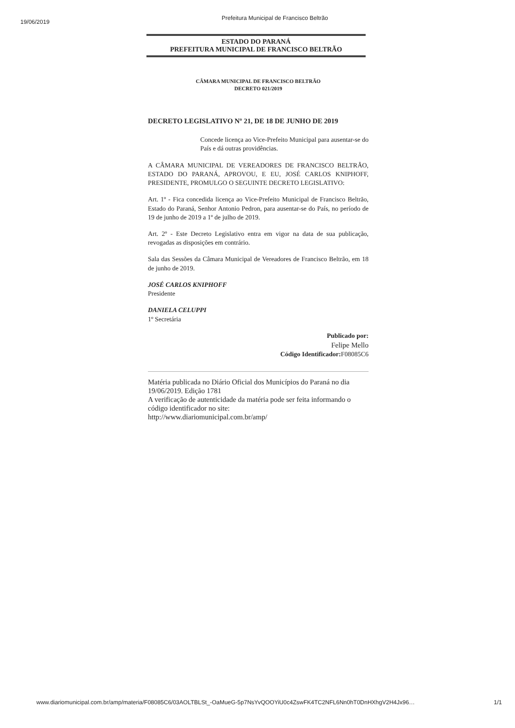19/06/2019
Prefeitura Municipal de Francisco Beltrão
ESTADO DO PARANÁ
PREFEITURA MUNICIPAL DE FRANCISCO BELTRÃO
CÂMARA MUNICIPAL DE FRANCISCO BELTRÃO
DECRETO 021/2019
DECRETO LEGISLATIVO Nº 21, DE 18 DE JUNHO DE 2019
Concede licença ao Vice-Prefeito Municipal para ausentar-se do País e dá outras providências.
A CÂMARA MUNICIPAL DE VEREADORES DE FRANCISCO BELTRÃO, ESTADO DO PARANÁ, APROVOU, E EU, JOSÉ CARLOS KNIPHOFF, PRESIDENTE, PROMULGO O SEGUINTE DECRETO LEGISLATIVO:
Art. 1º - Fica concedida licença ao Vice-Prefeito Municipal de Francisco Beltrão, Estado do Paraná, Senhor Antonio Pedron, para ausentar-se do País, no período de 19 de junho de 2019 a 1º de julho de 2019.
Art. 2º - Este Decreto Legislativo entra em vigor na data de sua publicação, revogadas as disposições em contrário.
Sala das Sessões da Câmara Municipal de Vereadores de Francisco Beltrão, em 18 de junho de 2019.
JOSÉ CARLOS KNIPHOFF
Presidente
DANIELA CELUPPI
1º Secretária
Publicado por:
Felipe Mello
Código Identificador: F08085C6
Matéria publicada no Diário Oficial dos Municípios do Paraná no dia 19/06/2019. Edição 1781
A verificação de autenticidade da matéria pode ser feita informando o código identificador no site:
http://www.diariomunicipal.com.br/amp/
www.diariomunicipal.com.br/amp/materia/F08085C6/03AOLTBLSt_-OaMueG-5p7NsYvQOOYiU0c4ZswFK4TC2NFL6Nn0hT0DnHXhgV2H4Jx96… 1/1